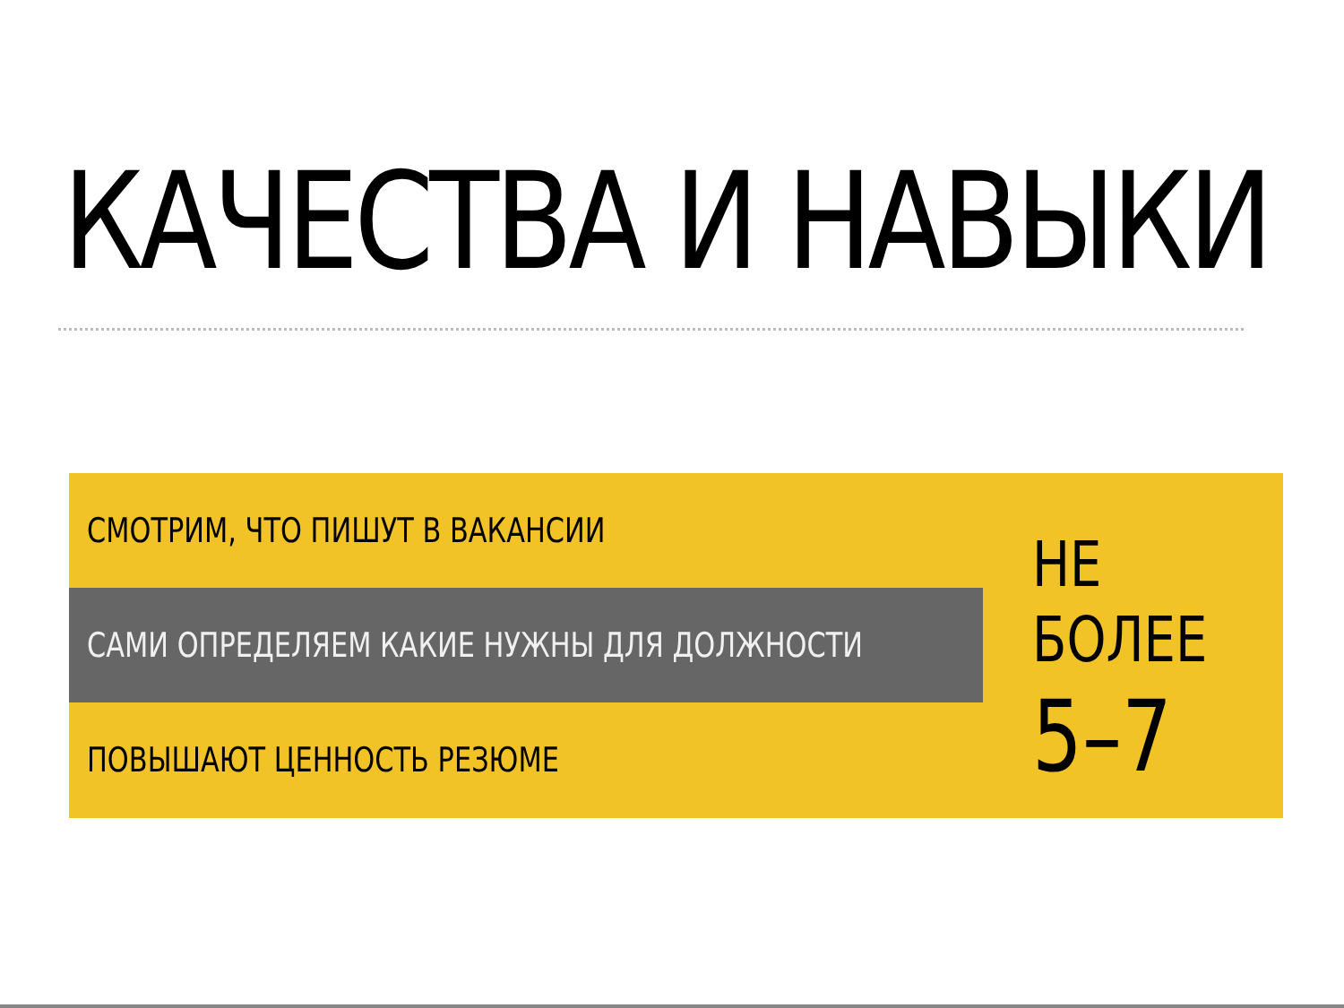КАЧЕСТВА И НАВЫКИ
СМОТРИМ, ЧТО ПИШУТ В ВАКАНСИИ
САМИ ОПРЕДЕЛЯЕМ КАКИЕ НУЖНЫ ДЛЯ ДОЛЖНОСТИ
ПОВЫШАЮТ ЦЕННОСТЬ РЕЗЮМЕ
НЕ БОЛЕЕ
5–7